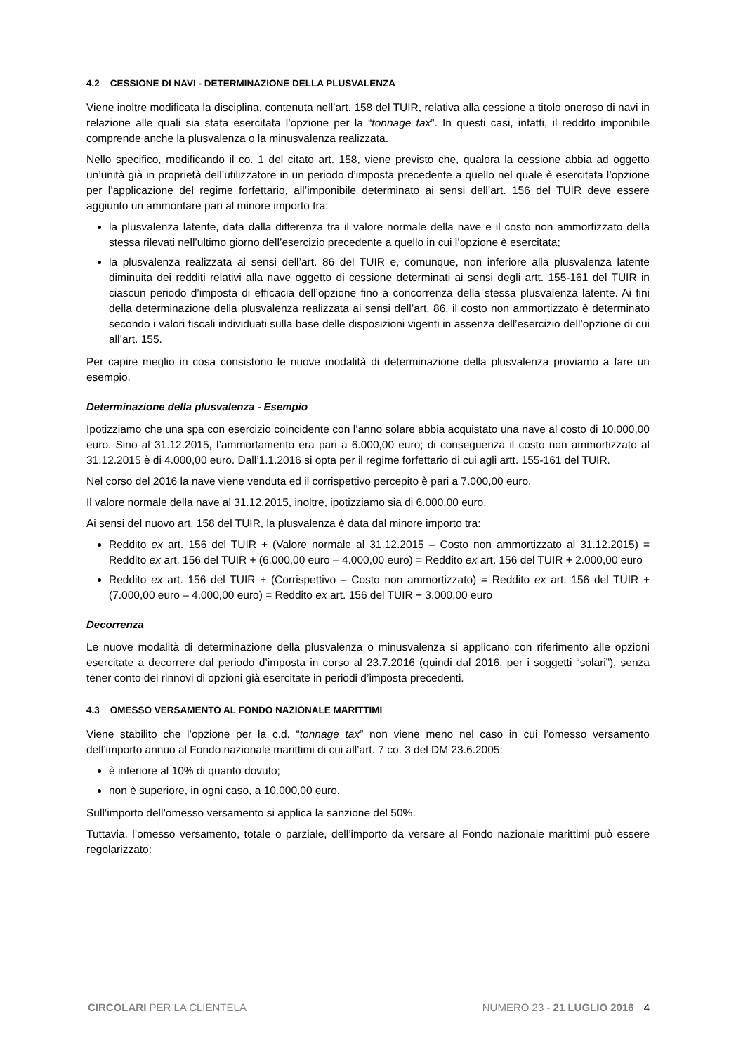4.2 CESSIONE DI NAVI - DETERMINAZIONE DELLA PLUSVALENZA
Viene inoltre modificata la disciplina, contenuta nell’art. 158 del TUIR, relativa alla cessione a titolo oneroso di navi in relazione alle quali sia stata esercitata l’opzione per la “tonnage tax”. In questi casi, infatti, il reddito imponibile comprende anche la plusvalenza o la minusvalenza realizzata.
Nello specifico, modificando il co. 1 del citato art. 158, viene previsto che, qualora la cessione abbia ad oggetto un’unità già in proprietà dell’utilizzatore in un periodo d’imposta precedente a quello nel quale è esercitata l’opzione per l’applicazione del regime forfettario, all’imponibile determinato ai sensi dell’art. 156 del TUIR deve essere aggiunto un ammontare pari al minore importo tra:
la plusvalenza latente, data dalla differenza tra il valore normale della nave e il costo non ammortizzato della stessa rilevati nell’ultimo giorno dell’esercizio precedente a quello in cui l’opzione è esercitata;
la plusvalenza realizzata ai sensi dell’art. 86 del TUIR e, comunque, non inferiore alla plusvalenza latente diminuita dei redditi relativi alla nave oggetto di cessione determinati ai sensi degli artt. 155-161 del TUIR in ciascun periodo d’imposta di efficacia dell’opzione fino a concorrenza della stessa plusvalenza latente. Ai fini della determinazione della plusvalenza realizzata ai sensi dell’art. 86, il costo non ammortizzato è determinato secondo i valori fiscali individuati sulla base delle disposizioni vigenti in assenza dell’esercizio dell’opzione di cui all’art. 155.
Per capire meglio in cosa consistono le nuove modalità di determinazione della plusvalenza proviamo a fare un esempio.
Determinazione della plusvalenza - Esempio
Ipotizziamo che una spa con esercizio coincidente con l’anno solare abbia acquistato una nave al costo di 10.000,00 euro. Sino al 31.12.2015, l’ammortamento era pari a 6.000,00 euro; di conseguenza il costo non ammortizzato al 31.12.2015 è di 4.000,00 euro. Dall’1.1.2016 si opta per il regime forfettario di cui agli artt. 155-161 del TUIR.
Nel corso del 2016 la nave viene venduta ed il corrispettivo percepito è pari a 7.000,00 euro.
Il valore normale della nave al 31.12.2015, inoltre, ipotizziamo sia di 6.000,00 euro.
Ai sensi del nuovo art. 158 del TUIR, la plusvalenza è data dal minore importo tra:
Reddito ex art. 156 del TUIR + (Valore normale al 31.12.2015 – Costo non ammortizzato al 31.12.2015) = Reddito ex art. 156 del TUIR + (6.000,00 euro – 4.000,00 euro) = Reddito ex art. 156 del TUIR + 2.000,00 euro
Reddito ex art. 156 del TUIR + (Corrispettivo – Costo non ammortizzato) = Reddito ex art. 156 del TUIR + (7.000,00 euro – 4.000,00 euro) = Reddito ex art. 156 del TUIR + 3.000,00 euro
Decorrenza
Le nuove modalità di determinazione della plusvalenza o minusvalenza si applicano con riferimento alle opzioni esercitate a decorrere dal periodo d’imposta in corso al 23.7.2016 (quindi dal 2016, per i soggetti “solari”), senza tener conto dei rinnovi di opzioni già esercitate in periodi d’imposta precedenti.
4.3 OMESSO VERSAMENTO AL FONDO NAZIONALE MARITTIMI
Viene stabilito che l’opzione per la c.d. “tonnage tax” non viene meno nel caso in cui l’omesso versamento dell’importo annuo al Fondo nazionale marittimi di cui all’art. 7 co. 3 del DM 23.6.2005:
è inferiore al 10% di quanto dovuto;
non è superiore, in ogni caso, a 10.000,00 euro.
Sull’importo dell’omesso versamento si applica la sanzione del 50%.
Tuttavia, l’omesso versamento, totale o parziale, dell’importo da versare al Fondo nazionale marittimi può essere regolarizzato:
CIRCOLARI PER LA CLIENTELA NUMERO 23 - 21 LUGLIO 2016 4